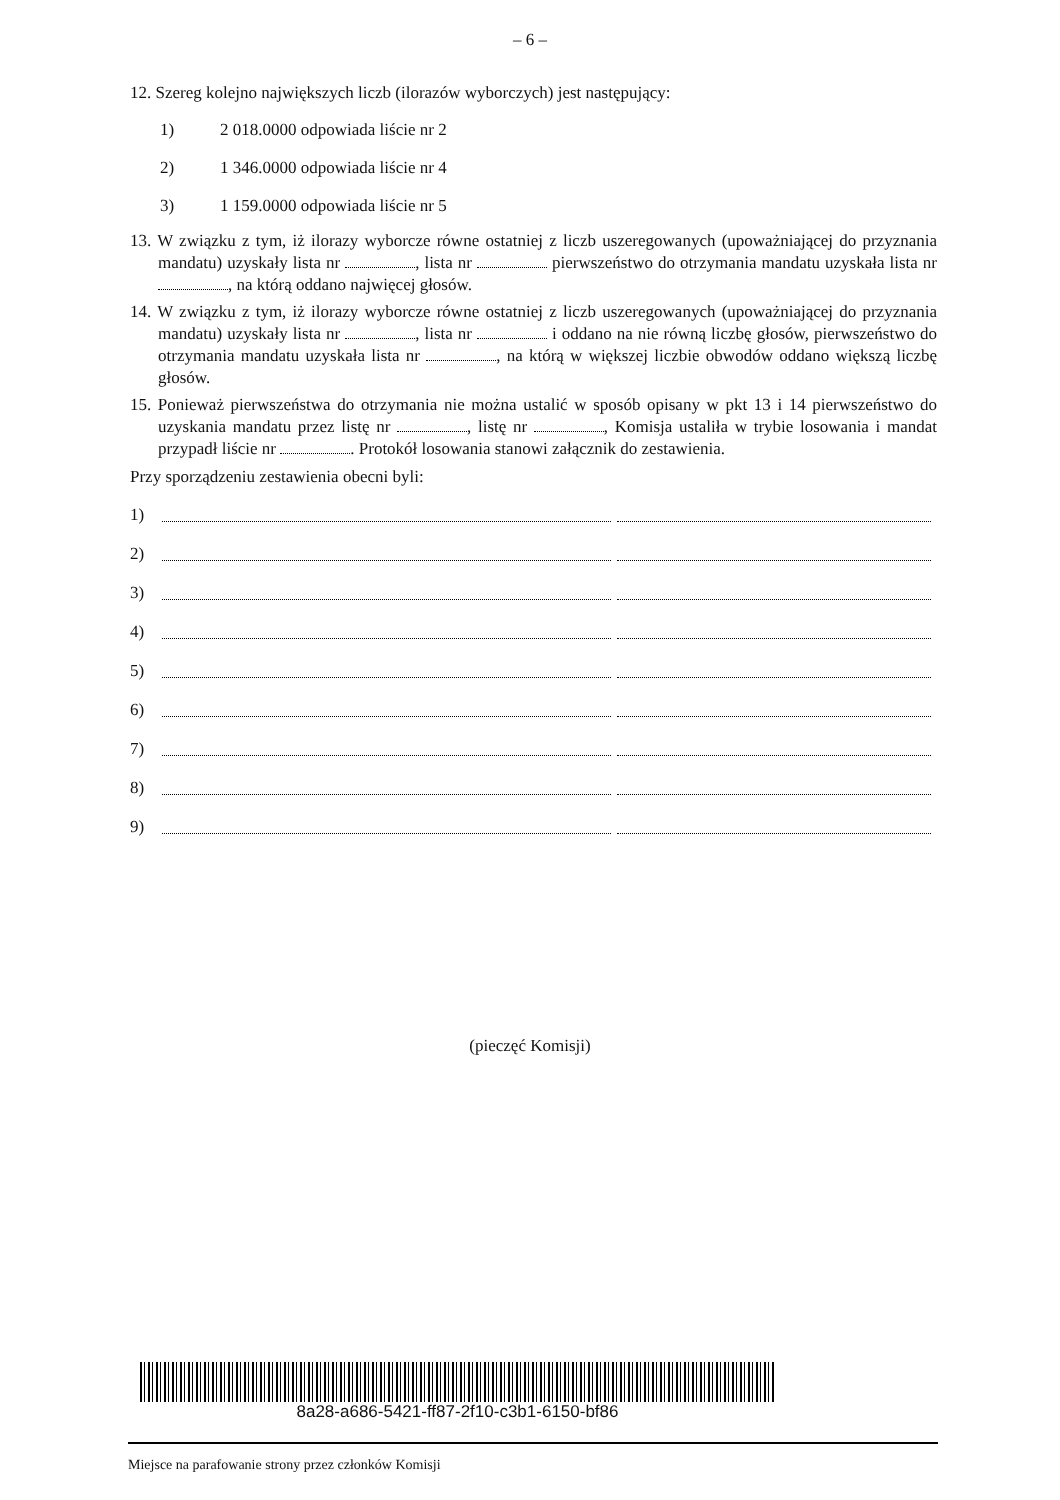– 6 –
12. Szereg kolejno największych liczb (ilorazów wyborczych) jest następujący:
1) 2 018.0000 odpowiada liście nr 2
2) 1 346.0000 odpowiada liście nr 4
3) 1 159.0000 odpowiada liście nr 5
13. W związku z tym, iż ilorazy wyborcze równe ostatniej z liczb uszeregowanych (upoważniającej do przyznania mandatu) uzyskały lista nr , lista nr pierwszeństwo do otrzymania mandatu uzyskała lista nr , na którą oddano najwięcej głosów.
14. W związku z tym, iż ilorazy wyborcze równe ostatniej z liczb uszeregowanych (upoważniającej do przyznania mandatu) uzyskały lista nr , lista nr i oddano na nie równą liczbę głosów, pierwszeństwo do otrzymania mandatu uzyskała lista nr , na którą w większej liczbie obwodów oddano większą liczbę głosów.
15. Ponieważ pierwszeństwa do otrzymania nie można ustalić w sposób opisany w pkt 13 i 14 pierwszeństwo do uzyskania mandatu przez listę nr , listę nr , Komisja ustaliła w trybie losowania i mandat przypadł liście nr . Protokół losowania stanowi załącznik do zestawienia.
Przy sporządzeniu zestawienia obecni byli:
1)
2)
3)
4)
5)
6)
7)
8)
9)
(pieczęć Komisji)
8a28-a686-5421-ff87-2f10-c3b1-6150-bf86
Miejsce na parafowanie strony przez członków Komisji